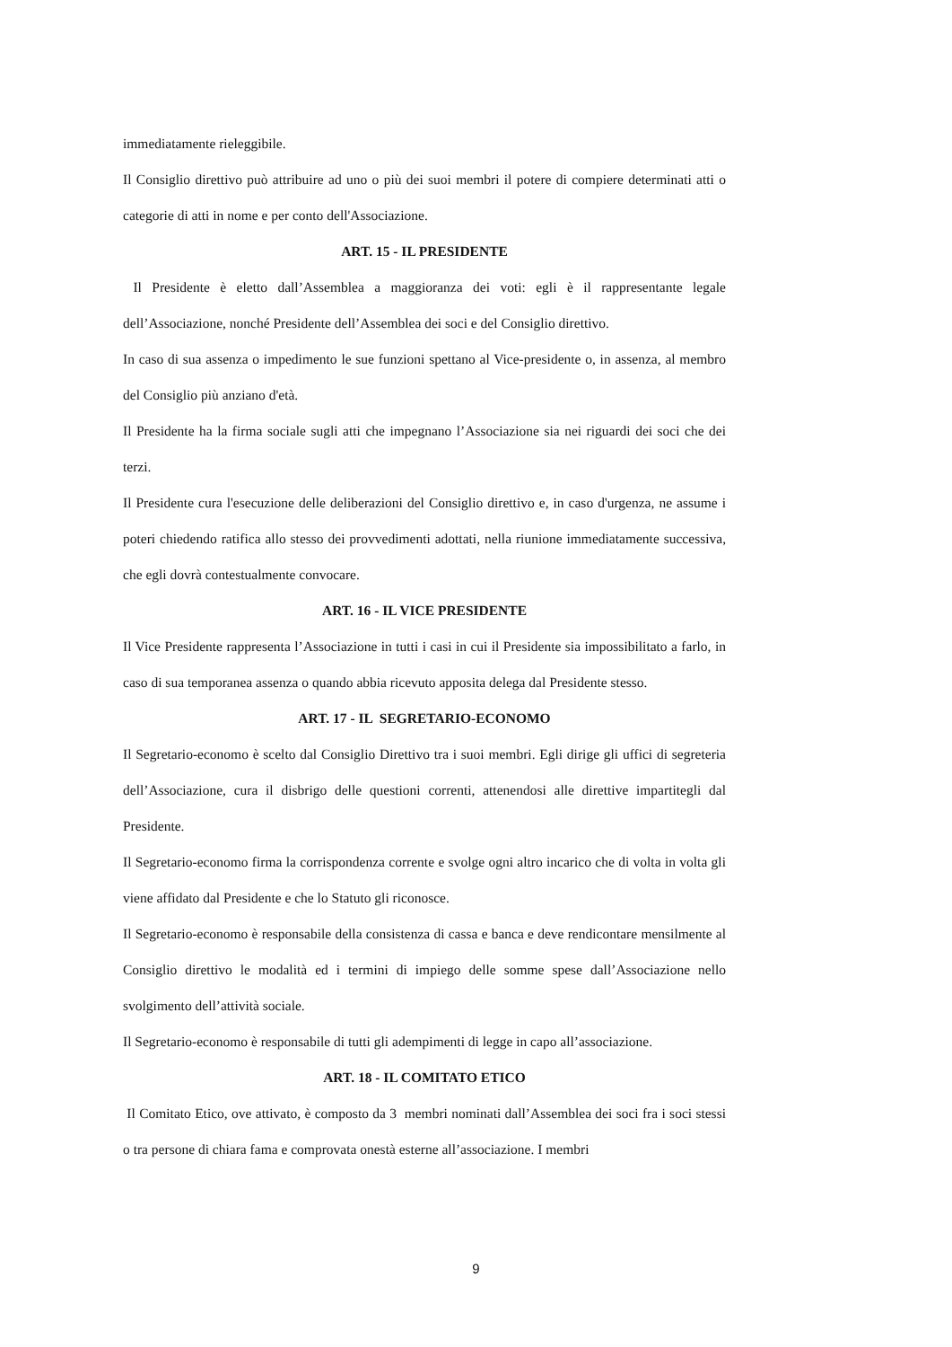immediatamente rieleggibile.
Il Consiglio direttivo può attribuire ad uno o più dei suoi membri il potere di compiere determinati atti o categorie di atti in nome e per conto dell'Associazione.
ART. 15 - IL PRESIDENTE
Il Presidente è eletto dall’Assemblea a maggioranza dei voti: egli è il rappresentante legale dell’Associazione, nonché Presidente dell’Assemblea dei soci e del Consiglio direttivo.
In caso di sua assenza o impedimento le sue funzioni spettano al Vice-presidente o, in assenza, al membro del Consiglio più anziano d'età.
Il Presidente ha la firma sociale sugli atti che impegnano l’Associazione sia nei riguardi dei soci che dei terzi.
Il Presidente cura l'esecuzione delle deliberazioni del Consiglio direttivo e, in caso d'urgenza, ne assume i poteri chiedendo ratifica allo stesso dei provvedimenti adottati, nella riunione immediatamente successiva, che egli dovrà contestualmente convocare.
ART. 16 - IL VICE PRESIDENTE
Il Vice Presidente rappresenta l’Associazione in tutti i casi in cui il Presidente sia impossibilitato a farlo, in caso di sua temporanea assenza o quando abbia ricevuto apposita delega dal Presidente stesso.
ART. 17 - IL SEGRETARIO-ECONOMO
Il Segretario-economo è scelto dal Consiglio Direttivo tra i suoi membri. Egli dirige gli uffici di segreteria dell’Associazione, cura il disbrigo delle questioni correnti, attenendosi alle direttive impartitegli dal Presidente.
Il Segretario-economo firma la corrispondenza corrente e svolge ogni altro incarico che di volta in volta gli viene affidato dal Presidente e che lo Statuto gli riconosce.
Il Segretario-economo è responsabile della consistenza di cassa e banca e deve rendicontare mensilmente al Consiglio direttivo le modalità ed i termini di impiego delle somme spese dall’Associazione nello svolgimento dell’attività sociale.
Il Segretario-economo è responsabile di tutti gli adempimenti di legge in capo all’associazione.
ART. 18 - IL COMITATO ETICO
Il Comitato Etico, ove attivato, è composto da 3 membri nominati dall’Assemblea dei soci fra i soci stessi o tra persone di chiara fama e comprovata onestà esterne all’associazione. I membri
9